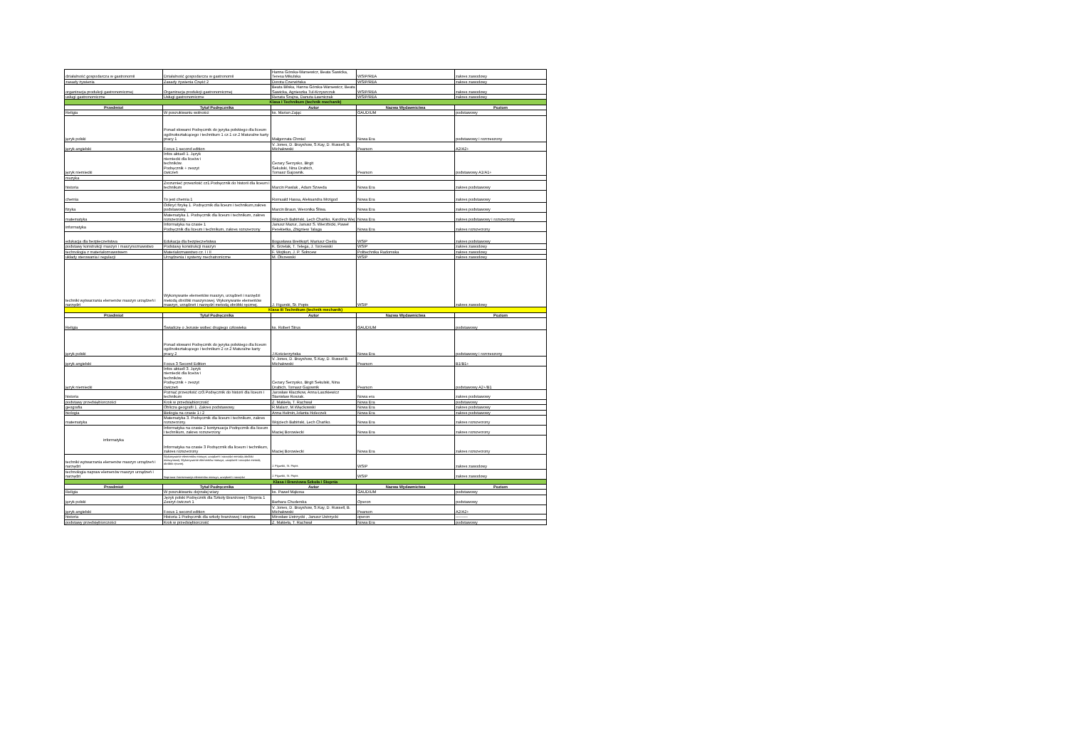| działalność gospodarcza w gastronomii | Działalność gospodarcza w gastronomii | Hanna Górska-Warsewicz, Beata Sawicka, Teresa Mikulska | WSIP/REA | zakres zawodowy |
| zasady żywienia | Zasady żywienia Część 2 | Dorota Czerwińska | WSIP/REA | zakres zawodowy |
| organizacja produkcji gastronomicznej | Organizacja produkcji gastronomicznej | Beata Bilska, Hanna Górska-Warsewicz, Beata Sawicka, Agnieszka Tul-Krzyszczuk | WSIP/REA | zakres zawodowy |
| usługi gastronomiczne | Usługi gastronomiczne | Renata Szajna, Danuta Ławniczak | WSIP/REA | zakres zawodowy |
| Klasa I Technikum (technik mechanik) | | | | |
| Przedmiot | Tytuł Podręcznika | Autor | Nazwa Wydawnictwa | Poziom |
| Religia | W poszukiwaniu wolności | ks. Marian Zając | GAUDIUM | podstawowy |
| język polski | Ponad słowami Podręcznik do języka polskiego dla liceum ogólnokształcącego i technikum 1 cz.1 cz.2 Maturalne karty pracy 1 | Małgorzata Chmiel | Nowa Era | podstawowy i rozrzeszony |
| język angielski | Focus 1 second edition | V. Jones, D. Brayshow, S.Kay, D. Russell, B. Michałowski | Pearson | A2/A2+ |
| język niemiecki | Infos aktuell 1. Język niemiecki dla liceów i techników. Podręcznik + zeszyt ćwiczeń | Cezary Serzysko, Birgit Sekulski, Nina Drabich, Tomasz Gajownik. | Pearson | podstawowy A1/A1+ |
| muzyka | | | | |
| historia | Zrozumieć przeszłość cz1.Podręcznik do historii dla liceum i technikum | Marcin Pawlak , Adam Szweda | Nowa Era | zakres podstawowy |
| chemia | To jest chemia 1 | Romuald Hassa, Aleksandra Mrzigod | Nowa Era | zakres podstawowy |
| fizyka | Odkryć fizykę 1. Podręcznik dla liceum i technikum,zakres podstawowy. | Marcin Braun, Weronika Śliwa. | Nowa Era | zakres podstawowy |
| matematyka | Matematyka 1. Podręcznik dla liceum i technikum, zakres rozszerzony. | Wojciech Babiński, Lech Chańko, Karolina Wej | Nowa Era | zakres podstawowy i rozszerzony |
| informatyka | Informatyka na czasie 1 Podręcznik dla liceum i technikum, zakres rozszerzony | Janusz Mazur, Janusz S. Wierzbicki, Paweł Perekietka, Zbigniew Talaga | Nowa Era | zakres rozszerzony |
| edukacja dla bezpieczeństwa | Edukacja dla bezpieczeństwa | Bogusława Breitkopf, Mariusz Cieśla | WSiP | zakres podstawowy |
| podstawy konstrukcji maszyn i maszynoznawstwo | Podstawy konstrukcji maszyn | K. Grzelak, T. Telega, J. Torzewski | WSIP | zakres zawodowy |
| technologia z materiałoznawstwem | Materiałoznawstwo cz. I i II | F. Wojtkun, J. P. Sołncew | Politechnika Radomska | zakres zawodowy |
| układy sterowania i regulacji | Urządzenia i systemy mechatroniczne | M. Olszewski | WSIP | zakres zawodowy |
| techniki wytwarzania elemenów maszyn urządzeń i narzędzi | Wykonywanie elementów maszyn, urządzeń i narzędzi metodą obróbki maszynowej. Wykonywanie elementów maszyn, urządzeń i narzędzi metodą obróbki ręcznej. | J. Figurski, St. Popis | WSIP | zakres zawodowy |
| Klasa III Technikum (technik mechanik) | | | | |
| Przedmiot | Tytuł Podręcznika | Autor | Nazwa Wydawnictwa | Poziom |
| Religia | Świadczę o Jezusie wobec drugiego człowieka | ks. Robert Strus | GAUDIUM | podstawowy |
| język polski | Ponad słowami Podręcznik do języka polskiego dla liceum ogólnokształcącego i technikum 2 cz.2 Maturalne karty pracy 2 | J.Kościerzyńska | Nowa Era | podstawowy i rozrzeszony |
| język angielski | Focus 3 Second Edition | V. Jones, D. Brayshow, S.Kay, D. Russel B. Michałowski | Pearson | B1/B1+ |
| język niemiecki | Infos aktuell 3. Język niemiecki dla liceów i techników. Podręcznik + zeszyt ćwiczeń | Cezary Serzysko, Birgit Sekulski, Nina Drabich, Tomasz Gajownik | Pearson | podstawowy A2+/B1 |
| historia | Poznać przeszłość cz3.Podręcznik do historii dla liceum i technikum | Jarosław Kłaczkow, Anna Łaszkiewicz Stanisław Roszak. | Nowa era | zakres podstawowy |
| podstawy przedsiębiorczości | Krok w przedsiębiorczość | Z. Makieła, T. Rachwał | Nowa Era | podstawowy |
| geografia | Oblicza geografii 1. Zakres podstawowy. | R.Malarz, M.Więckowski | Nowa Era | zakres podstawowy |
| biologia | Biologia na czasie 1 i 2 | Anna Helmin,Jolanta Holeczek | Nowa Era | zakres podstawowy |
| matematyka | Matematyka 3. Podręcznik dla liceum i technikum, zakres rozszerzony. | Wojciech Babiński, Lech Chańko. | Nowa Era | zakres rozszerzony |
| informatyka | Informatyka na czasie 2 kontynuacja Podręcznik dla liceum i technikum, zakres rozszerzony | Maciej Borowiecki | Nowa Era | zakres rozszerzony |
| | Informatyka na czasie 3 Podręcznik dla liceum i technikum, zakres rozszerzony | Maciej Borowiecki | Nowa Era | zakres rozszerzony |
| techniki wytwarzania elemenów maszyn urządzeń i narzędzi | Wykonywanie elementów maszyn, urządzeń i narzędzi metodą obróbki maszynowej. Wykonywanie elementów maszyn, urządzeń i narzędzi metodą obróbki ręcznej. | J. Figurski, St. Popis | WSIP | zakres zawodowy |
| technologia napraw elemenów maszyn urządzeń i narzędzi | Naprawa i konserwacja elementów maszyn, urządzeń i narzędzi | J. Figurski, St. Popis | WSIP | zakres zawodowy |
| Klasa I Branżowa Szkoła I Stopnia | | | | |
| Przedmiot | Tytuł Podręcznika | Autor | Nazwa Wydawnictwa | Poziom |
| Religia | W poszukiwaniu dojrzałej wiary | ks. Paweł Mąkosa | GAUDIUM | podstawowy |
| język polski | Język polski Podręcznik dla Szkoły Branżowej I Stopnia 1 Zeszyt ćwiczeń 1 | Barbara Chuderska | Operon | podstawowy |
| język angielski | Focus 1 second edition | V. Jones, D. Brayshow, S.Kay, D. Russell, B. Michałowski | Pearson | A2/A2+ |
| historia | Historia 1 Podręcznik dla szkoły branżowej I stopnia | Mirosław Ustrzycki , Janusz Ustrzycki | operon | --------- |
| podstawy przedsiębiorczości | Krok w przedsiębiorczość | Z. Makieła, T. Rachwał | Nowa Era | podstawowy |